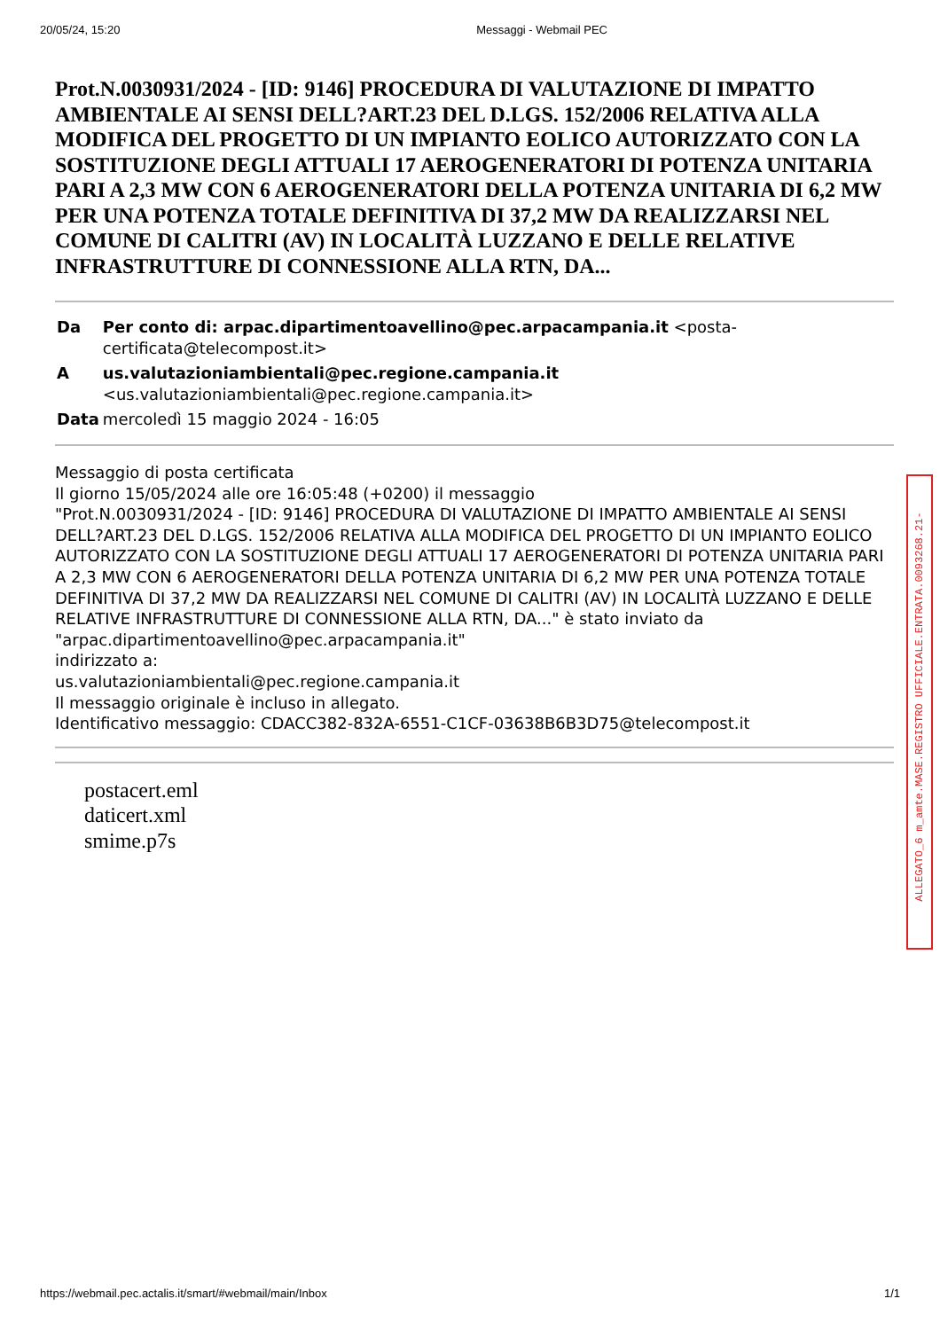20/05/24, 15:20 Messaggi - Webmail PEC
Prot.N.0030931/2024 - [ID: 9146] PROCEDURA DI VALUTAZIONE DI IMPATTO AMBIENTALE AI SENSI DELL?ART.23 DEL D.LGS. 152/2006 RELATIVA ALLA MODIFICA DEL PROGETTO DI UN IMPIANTO EOLICO AUTORIZZATO CON LA SOSTITUZIONE DEGLI ATTUALI 17 AEROGENERATORI DI POTENZA UNITARIA PARI A 2,3 MW CON 6 AEROGENERATORI DELLA POTENZA UNITARIA DI 6,2 MW PER UNA POTENZA TOTALE DEFINITIVA DI 37,2 MW DA REALIZZARSI NEL COMUNE DI CALITRI (AV) IN LOCALITÀ LUZZANO E DELLE RELATIVE INFRASTRUTTURE DI CONNESSIONE ALLA RTN, DA...
| Da | Per conto di: arpac.dipartimentoavellino@pec.arpacampania.it <posta-certificata@telecompost.it> |
| A | us.valutazioniambientali@pec.regione.campania.it <us.valutazioniambientali@pec.regione.campania.it> |
| Data | mercoledì 15 maggio 2024 - 16:05 |
Messaggio di posta certificata
Il giorno 15/05/2024 alle ore 16:05:48 (+0200) il messaggio
"Prot.N.0030931/2024 - [ID: 9146] PROCEDURA DI VALUTAZIONE DI IMPATTO AMBIENTALE AI SENSI DELL?ART.23 DEL D.LGS. 152/2006 RELATIVA ALLA MODIFICA DEL PROGETTO DI UN IMPIANTO EOLICO AUTORIZZATO CON LA SOSTITUZIONE DEGLI ATTUALI 17 AEROGENERATORI DI POTENZA UNITARIA PARI A 2,3 MW CON 6 AEROGENERATORI DELLA POTENZA UNITARIA DI 6,2 MW PER UNA POTENZA TOTALE DEFINITIVA DI 37,2 MW DA REALIZZARSI NEL COMUNE DI CALITRI (AV) IN LOCALITÀ LUZZANO E DELLE RELATIVE INFRASTRUTTURE DI CONNESSIONE ALLA RTN, DA..." è stato inviato da "arpac.dipartimentoavellino@pec.arpacampania.it"
indirizzato a:
us.valutazioniambientali@pec.regione.campania.it
Il messaggio originale è incluso in allegato.
Identificativo messaggio: CDACC382-832A-6551-C1CF-03638B6B3D75@telecompost.it
postacert.eml
daticert.xml
smime.p7s
ALLEGATO_6 m_amte.MASE.REGISTRO UFFICIALE.ENTRATA.0093268.21-
https://webmail.pec.actalis.it/smart/#webmail/main/Inbox 1/1